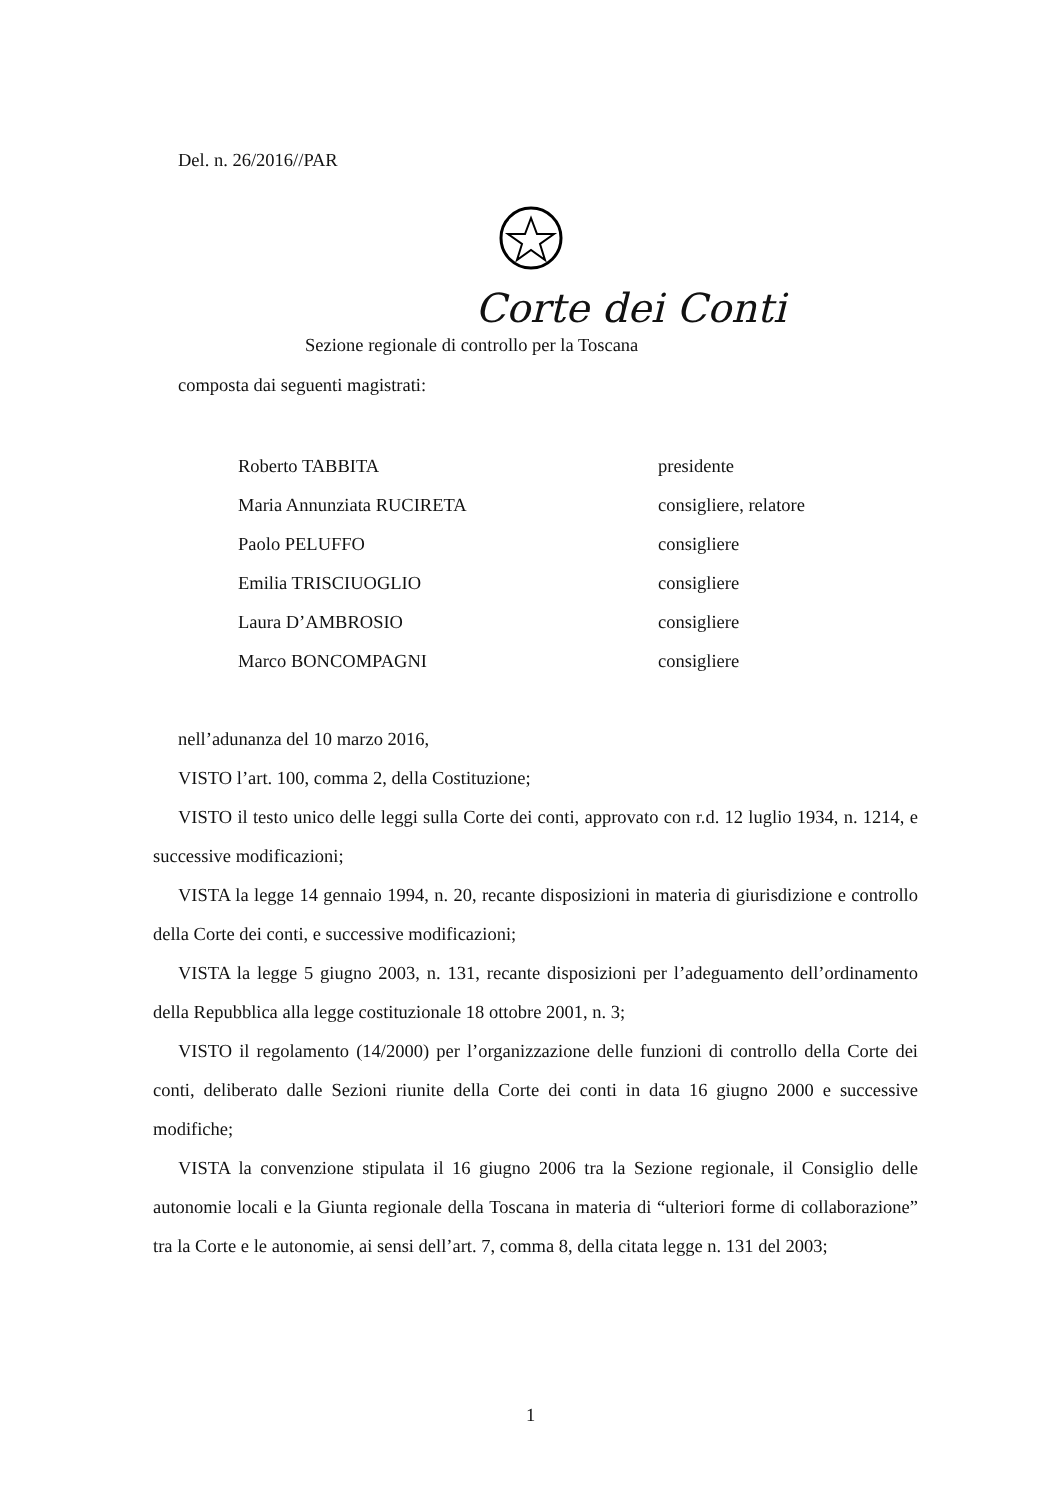Del. n. 26/2016//PAR
Corte dei Conti
Sezione regionale di controllo per la Toscana
composta dai seguenti magistrati:
| Roberto TABBITA | presidente |
| Maria Annunziata RUCIRETA | consigliere, relatore |
| Paolo PELUFFO | consigliere |
| Emilia TRISCIUOGLIO | consigliere |
| Laura D’AMBROSIO | consigliere |
| Marco BONCOMPAGNI | consigliere |
nell’adunanza del 10 marzo 2016,
VISTO l’art. 100, comma 2, della Costituzione;
VISTO il testo unico delle leggi sulla Corte dei conti, approvato con r.d. 12 luglio 1934, n. 1214, e successive modificazioni;
VISTA la legge 14 gennaio 1994, n. 20, recante disposizioni in materia di giurisdizione e controllo della Corte dei conti, e successive modificazioni;
VISTA la legge 5 giugno 2003, n. 131, recante disposizioni per l’adeguamento dell’ordinamento della Repubblica alla legge costituzionale 18 ottobre 2001, n. 3;
VISTO il regolamento (14/2000) per l’organizzazione delle funzioni di controllo della Corte dei conti, deliberato dalle Sezioni riunite della Corte dei conti in data 16 giugno 2000 e successive modifiche;
VISTA la convenzione stipulata il 16 giugno 2006 tra la Sezione regionale, il Consiglio delle autonomie locali e la Giunta regionale della Toscana in materia di “ulteriori forme di collaborazione” tra la Corte e le autonomie, ai sensi dell’art. 7, comma 8, della citata legge n. 131 del 2003;
1